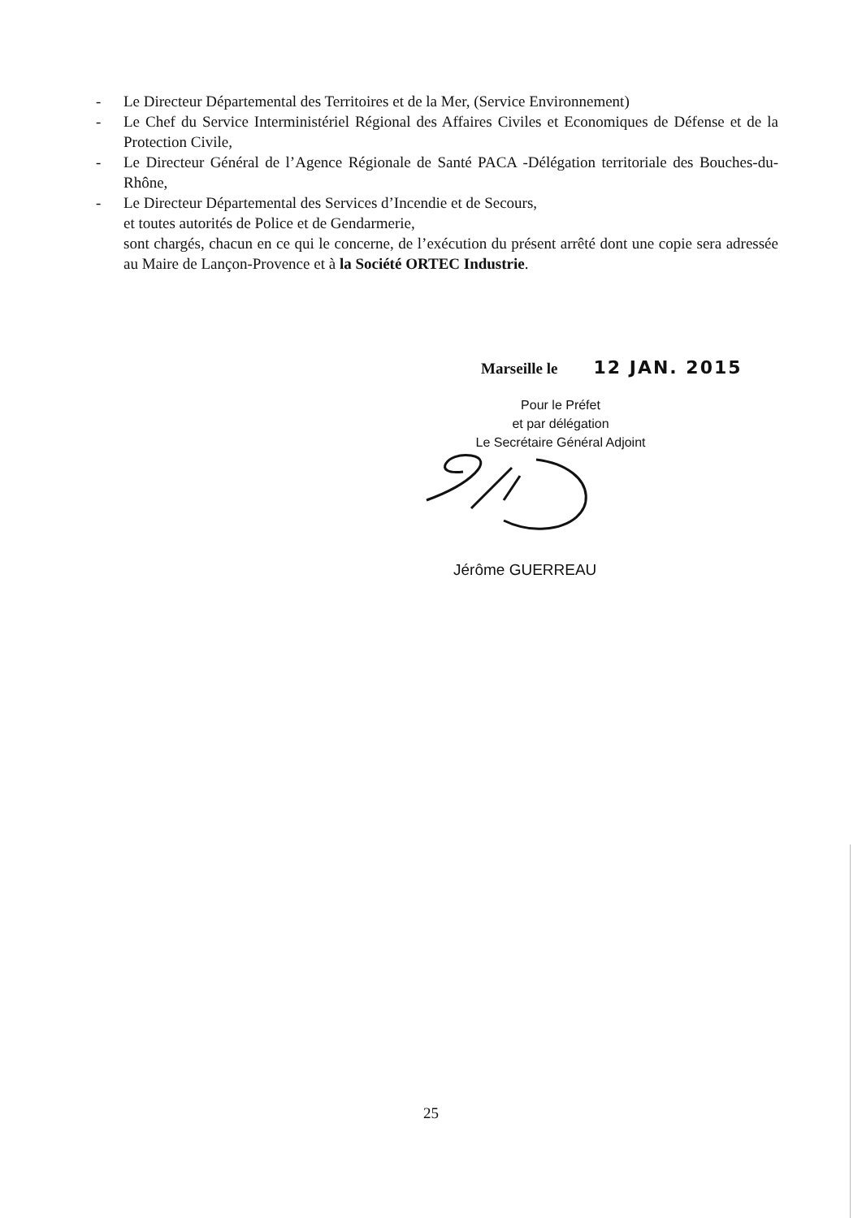- Le Directeur Départemental des Territoires et de la Mer, (Service Environnement)
- Le Chef du Service Interministériel Régional des Affaires Civiles et Economiques de Défense et de la Protection Civile,
- Le Directeur Général de l’Agence Régionale de Santé PACA -Délégation territoriale des Bouches-du-Rhône,
- Le Directeur Départemental des Services d’Incendie et de Secours,
et toutes autorités de Police et de Gendarmerie,
sont chargés, chacun en ce qui le concerne, de l’exécution du présent arrêté dont une copie sera adressée au Maire de Lançon-Provence et à la Société ORTEC Industrie.
Marseille le 12 JAN. 2015
Pour le Préfet
et par délégation
Le Secrétaire Général Adjoint
Jérôme GUERREAU
25